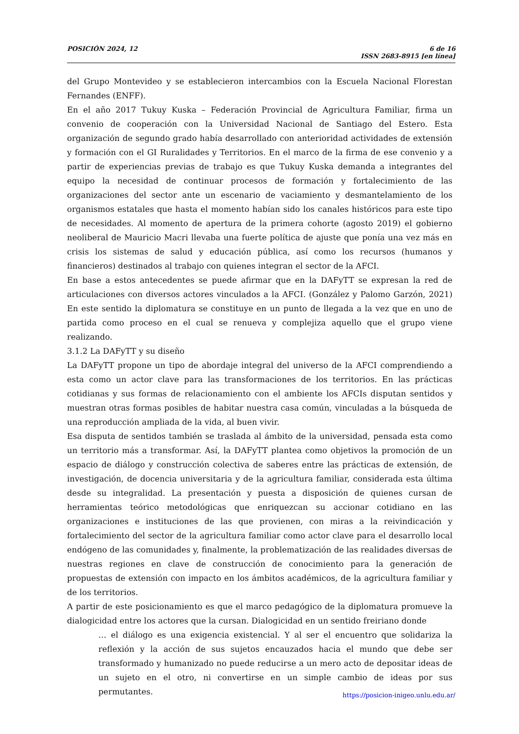POSICIÓN 2024, 12 6 de 16
ISSN 2683-8915 [en línea]
del Grupo Montevideo y se establecieron intercambios con la Escuela Nacional Florestan Fernandes (ENFF).
En el año 2017 Tukuy Kuska – Federación Provincial de Agricultura Familiar, firma un convenio de cooperación con la Universidad Nacional de Santiago del Estero. Esta organización de segundo grado había desarrollado con anterioridad actividades de extensión y formación con el GI Ruralidades y Territorios. En el marco de la firma de ese convenio y a partir de experiencias previas de trabajo es que Tukuy Kuska demanda a integrantes del equipo la necesidad de continuar procesos de formación y fortalecimiento de las organizaciones del sector ante un escenario de vaciamiento y desmantelamiento de los organismos estatales que hasta el momento habían sido los canales históricos para este tipo de necesidades. Al momento de apertura de la primera cohorte (agosto 2019) el gobierno neoliberal de Mauricio Macri llevaba una fuerte política de ajuste que ponía una vez más en crisis los sistemas de salud y educación pública, así como los recursos (humanos y financieros) destinados al trabajo con quienes integran el sector de la AFCI.
En base a estos antecedentes se puede afirmar que en la DAFyTT se expresan la red de articulaciones con diversos actores vinculados a la AFCI. (González y Palomo Garzón, 2021) En este sentido la diplomatura se constituye en un punto de llegada a la vez que en uno de partida como proceso en el cual se renueva y complejiza aquello que el grupo viene realizando.
3.1.2 La DAFyTT y su diseño
La DAFyTT propone un tipo de abordaje integral del universo de la AFCI comprendiendo a esta como un actor clave para las transformaciones de los territorios. En las prácticas cotidianas y sus formas de relacionamiento con el ambiente los AFCIs disputan sentidos y muestran otras formas posibles de habitar nuestra casa común, vinculadas a la búsqueda de una reproducción ampliada de la vida, al buen vivir.
Esa disputa de sentidos también se traslada al ámbito de la universidad, pensada esta como un territorio más a transformar. Así, la DAFyTT plantea como objetivos la promoción de un espacio de diálogo y construcción colectiva de saberes entre las prácticas de extensión, de investigación, de docencia universitaria y de la agricultura familiar, considerada esta última desde su integralidad. La presentación y puesta a disposición de quienes cursan de herramientas teórico metodológicas que enriquezcan su accionar cotidiano en las organizaciones e instituciones de las que provienen, con miras a la reivindicación y fortalecimiento del sector de la agricultura familiar como actor clave para el desarrollo local endógeno de las comunidades y, finalmente, la problematización de las realidades diversas de nuestras regiones en clave de construcción de conocimiento para la generación de propuestas de extensión con impacto en los ámbitos académicos, de la agricultura familiar y de los territorios.
A partir de este posicionamiento es que el marco pedagógico de la diplomatura promueve la dialogicidad entre los actores que la cursan. Dialogicidad en un sentido freiriano donde
… el diálogo es una exigencia existencial. Y al ser el encuentro que solidariza la reflexión y la acción de sus sujetos encauzados hacia el mundo que debe ser transformado y humanizado no puede reducirse a un mero acto de depositar ideas de un sujeto en el otro, ni convertirse en un simple cambio de ideas por sus permutantes.
https://posicion-inigeo.unlu.edu.ar/